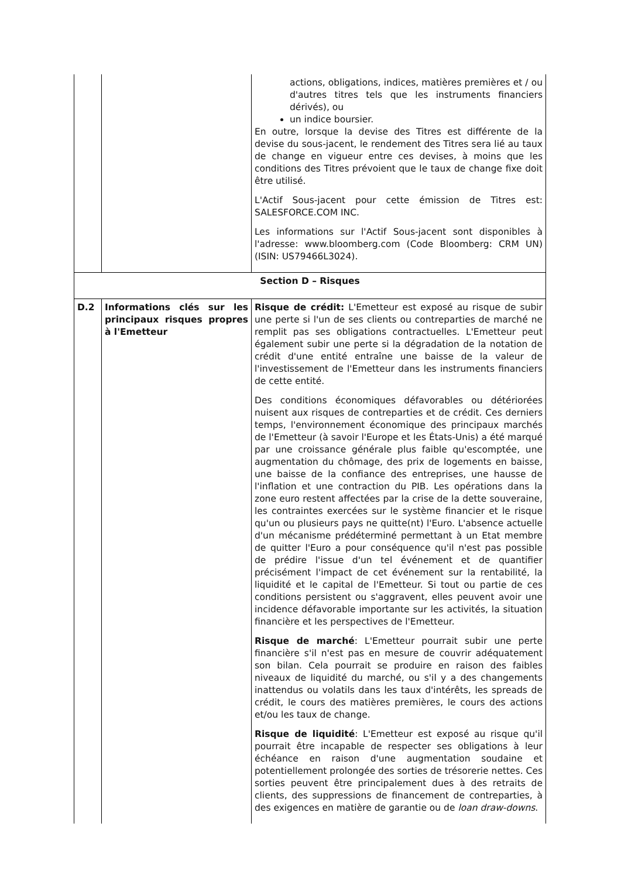| | | actions, obligations, indices, matières premières et / ou d'autres titres tels que les instruments financiers dérivés), ou un indice boursier. En outre, lorsque la devise des Titres est différente de la devise du sous-jacent, le rendement des Titres sera lié au taux de change en vigueur entre ces devises, à moins que les conditions des Titres prévoient que le taux de change fixe doit être utilisé. L'Actif Sous-jacent pour cette émission de Titres est: SALESFORCE.COM INC. Les informations sur l'Actif Sous-jacent sont disponibles à l'adresse: www.bloomberg.com (Code Bloomberg: CRM UN) (ISIN: US79466L3024). |
| Section D – Risques | | |
| D.2 | Informations clés sur les principaux risques propres à l'Emetteur | Risque de crédit: L'Emetteur est exposé au risque de subir une perte si l'un de ses clients ou contreparties de marché ne remplit pas ses obligations contractuelles. L'Emetteur peut également subir une perte si la dégradation de la notation de crédit d'une entité entraîne une baisse de la valeur de l'investissement de l'Emetteur dans les instruments financiers de cette entité. Des conditions économiques défavorables ou détériorées nuisent aux risques de contreparties et de crédit. Ces derniers temps, l'environnement économique des principaux marchés de l'Emetteur (à savoir l'Europe et les États-Unis) a été marqué par une croissance générale plus faible qu'escomptée, une augmentation du chômage, des prix de logements en baisse, une baisse de la confiance des entreprises, une hausse de l'inflation et une contraction du PIB. Les opérations dans la zone euro restent affectées par la crise de la dette souveraine, les contraintes exercées sur le système financier et le risque qu'un ou plusieurs pays ne quitte(nt) l'Euro. L'absence actuelle d'un mécanisme prédéterminé permettant à un Etat membre de quitter l'Euro a pour conséquence qu'il n'est pas possible de prédire l'issue d'un tel événement et de quantifier précisément l'impact de cet événement sur la rentabilité, la liquidité et le capital de l'Emetteur. Si tout ou partie de ces conditions persistent ou s'aggravent, elles peuvent avoir une incidence défavorable importante sur les activités, la situation financière et les perspectives de l'Emetteur. Risque de marché : L'Emetteur pourrait subir une perte financière s'il n'est pas en mesure de couvrir adéquatement son bilan. Cela pourrait se produire en raison des faibles niveaux de liquidité du marché, ou s'il y a des changements inattendus ou volatils dans les taux d'intérêts, les spreads de crédit, le cours des matières premières, le cours des actions et/ou les taux de change. Risque de liquidité : L'Emetteur est exposé au risque qu'il pourrait être incapable de respecter ses obligations à leur échéance en raison d'une augmentation soudaine et potentiellement prolongée des sorties de trésorerie nettes. Ces sorties peuvent être principalement dues à des retraits de clients, des suppressions de financement de contreparties, à des exigences en matière de garantie ou de loan draw-downs . |